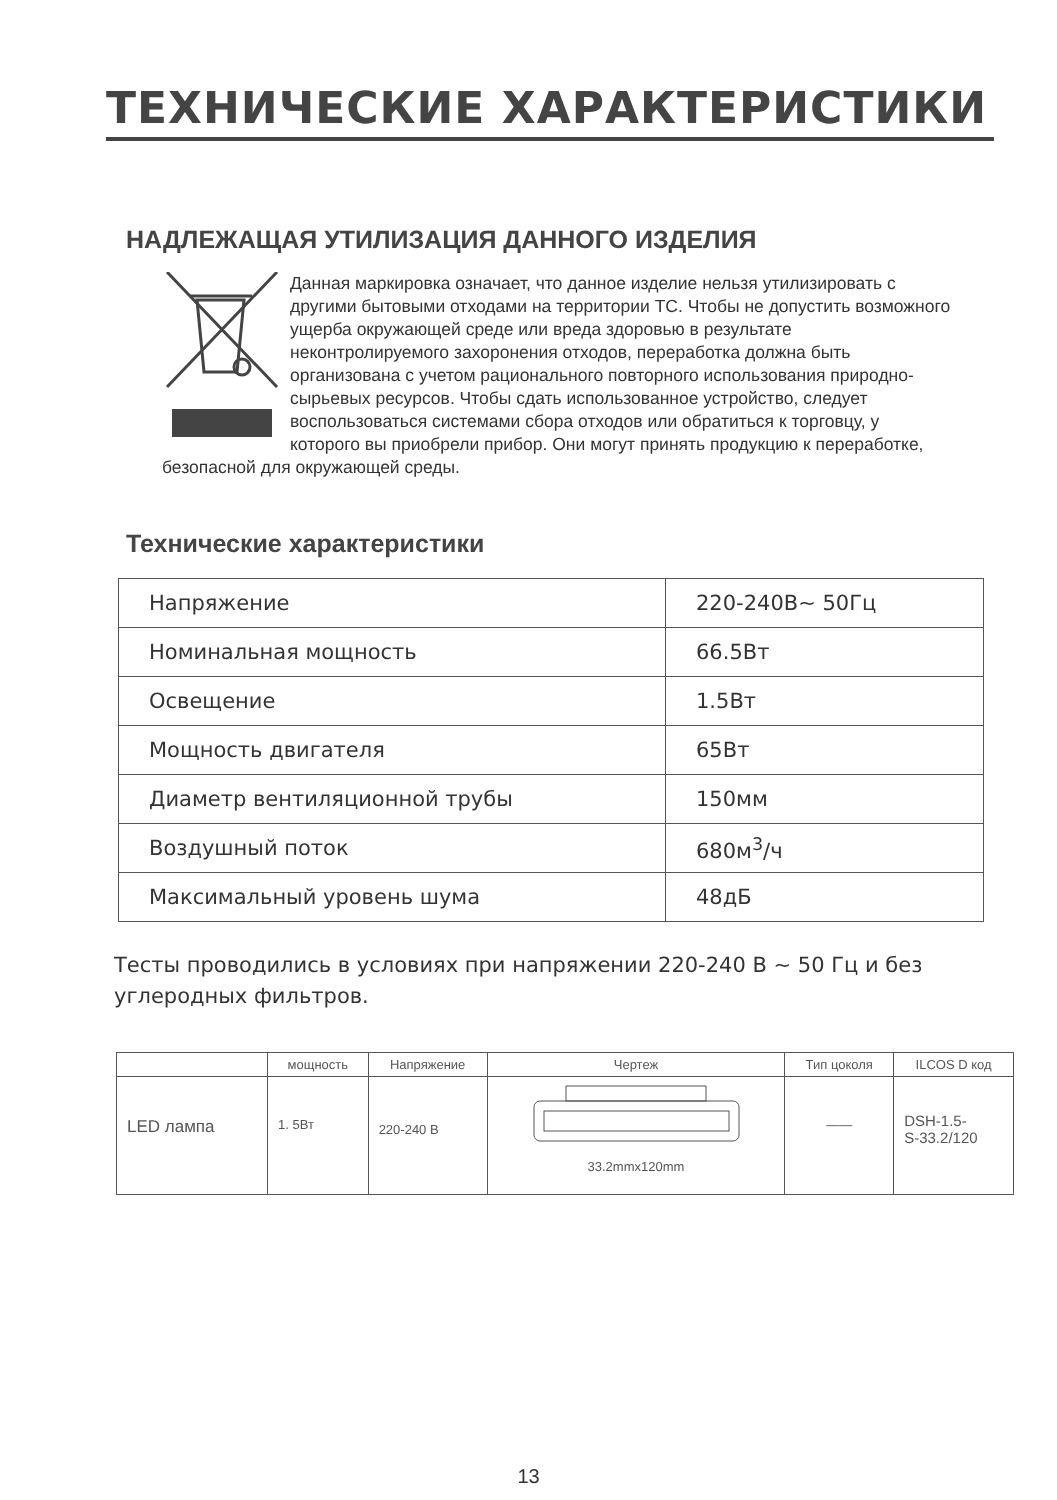ТЕХНИЧЕСКИЕ ХАРАКТЕРИСТИКИ
НАДЛЕЖАЩАЯ УТИЛИЗАЦИЯ ДАННОГО ИЗДЕЛИЯ
Данная маркировка означает, что данное изделие нельзя утилизировать с другими бытовыми отходами на территории ТС. Чтобы не допустить возможного ущерба окружающей среде или вреда здоровью в результате неконтролируемого захоронения отходов, переработка должна быть организована с учетом рационального повторного использования природно-сырьевых ресурсов. Чтобы сдать использованное устройство, следует воспользоваться системами сбора отходов или обратиться к торговцу, у которого вы приобрели прибор. Они могут принять продукцию к переработке, безопасной для окружающей среды.
Технические характеристики
| Напряжение | 220-240В~ 50Гц |
| Номинальная мощность | 66.5Вт |
| Освещение | 1.5Вт |
| Мощность двигателя | 65Вт |
| Диаметр вентиляционной трубы | 150мм |
| Воздушный поток | 680м<sup>3</sup>/ч |
| Максимальный уровень шума | 48дБ |
Тесты проводились в условиях при напряжении 220-240 В ~ 50 Гц и без углеродных фильтров.
| | мощность | Напряжение | Чертеж | Тип цоколя | ILCOS D код |
| --- | --- | --- | --- | --- | --- |
| LED лампа | 1. 5Вт | 220-240 В | 33.2mmx120mm | —— | DSH-1.5- S-33.2/120 |
13